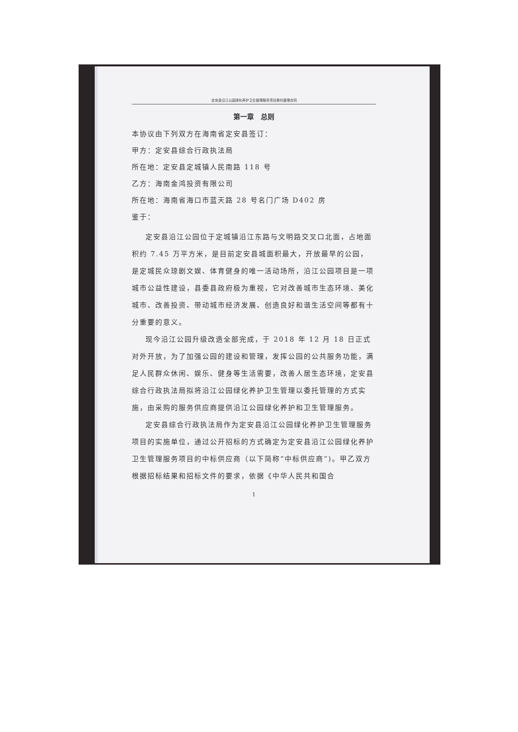定安县沿江公园绿化养护卫生管理服务项目委托管理合同
第一章　总则
本协议由下列双方在海南省定安县签订：
甲方：定安县综合行政执法局
所在地：定安县定城镇人民南路 118 号
乙方：海南金鸿投资有限公司
所在地：海南省海口市蓝天路 28 号名门广场 D402 房
鉴于：
定安县沿江公园位于定城镇沿江东路与文明路交叉口北面，占地面积约 7.45 万平方米，是目前定安县城面积最大，开放最早的公园，是定城民众琼剧文娱、体育健身的唯一活动场所，沿江公园项目是一项城市公益性建设，县委县政府极为重视，它对改善城市生态环境、美化城市、改善投资、带动城市经济发展、创造良好和谐生活空间等都有十分重要的意义。
现今沿江公园升级改造全部完成，于 2018 年 12 月 18 日正式对外开放，为了加强公园的建设和管理，发挥公园的公共服务功能，满足人民群众休闲、娱乐、健身等生活需要，改善人居生态环境，定安县综合行政执法局拟将沿江公园绿化养护卫生管理以委托管理的方式实施，由采购的服务供应商提供沿江公园绿化养护和卫生管理服务。
定安县综合行政执法局作为定安县沿江公园绿化养护卫生管理服务项目的实施单位，通过公开招标的方式确定为定安县沿江公园绿化养护卫生管理服务项目的中标供应商（以下简称“中标供应商”)。甲乙双方根据招标结果和招标文件的要求，依据《中华人民共和国合
1